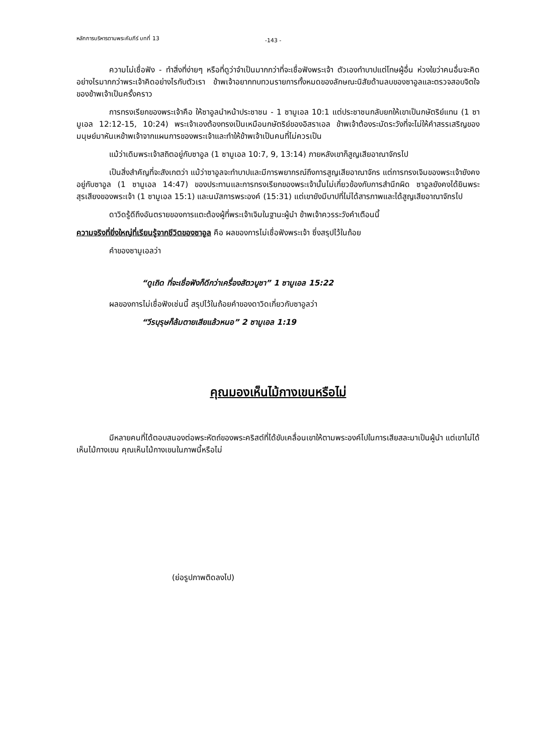หลักการบริหารตามพระคัมภีร์ บทที่ 13 -143 -
ความไม่เชื่อฟัง - ทำสิ่งที่ง่ายๆ หรือที่ดูว่าจำเป็นมากกว่าที่จะเชื่อฟังพระเจ้า ตัวเองทำบาปแต่โทษผู้อื่น ห่วงใยว่าคนอื่นจะคิดอย่างไรมากกว่าพระเจ้าคิดอย่างไรกับตัวเรา ข้าพเจ้าอยากทบทวนรายการทั้งหมดของลักษณะนิสัยด้านลบของซาอูลและตรวจสอบจิตใจของข้าพเจ้าเป็นครั้งคราว
การทรงเรียกของพระเจ้าคือ ให้ซาอูลนำหน้าประชาชน - 1 ซามูเอล 10:1 แต่ประชาชนกลับยกให้เขาเป็นกษัตริย์แทน (1 ซามูเอล 12:12-15, 10:24) พระเจ้าเองต้องทรงเป็นเหมือนกษัตริย์ของอิสราเอล ข้าพเจ้าต้องระมัดระวังที่จะไม่ให้คำสรรเสริญของมนุษย์มาหันเหข้าพเจ้าจากแผนการของพระเจ้าและทำให้ข้าพเจ้าเป็นคนที่ไม่ควรเป็น
แม้ว่าเดิมพระเจ้าสถิตอยู่กับซาอูล (1 ซามูเอล 10:7, 9, 13:14) ภายหลังเขาก็สูญเสียอาณาจักรไป
เป็นสิ่งสำคัญที่จะสังเกตว่า แม้ว่าซาอูลจะทำบาปและมีการพยากรณ์ถึงการสูญเสียอาณาจักร แต่การทรงเจิมของพระเจ้ายังคงอยู่กับซาอูล (1 ซามูเอล 14:47) ของประทานและการทรงเรียกของพระเจ้านั้นไม่เกี่ยวข้องกับการสำนึกผิด ซาอูลยังคงได้ยินพระสุรเสียงของพระเจ้า (1 ซามูเอล 15:1) และนมัสการพระองค์ (15:31) แต่เขายังมีบาปที่ไม่ได้สารภาพและได้สูญเสียอาณาจักรไป
ดาวิดรู้ดีถึงอันตรายของการแตะต้องผู้ที่พระเจ้าเจิมในฐานะผู้นำ ข้าพเจ้าควรระวังคำเตือนนี้
ความจริงที่ยิ่งใหญ่ที่เรียนรู้จากชีวิตของซาอูล คือ ผลของการไม่เชื่อฟังพระเจ้า ซึ่งสรุปไว้ในถ้อย
คำของซามูเอลว่า
“ดูเถิด ที่จะเชื่อฟังก็ดีกว่าเครื่องสัตวบูชา” 1 ซามูเอล 15:22
ผลของการไม่เชื่อฟังเช่นนี้ สรุปไว้ในถ้อยคำของดาวิดเกี่ยวกับซาอูลว่า
“วีรบุรุษก็ล้มตายเสียแล้วหนอ” 2 ซามูเอล 1:19
คุณมองเห็นไม้กางเขนหรือไม่
มีหลายคนที่ได้ตอบสนองต่อพระหัตถ์ของพระคริสต์ที่ได้ขับเคลื่อนเขาให้ตามพระองค์ไปในการเสียสละมาเป็นผู้นำ แต่เขาไม่ได้เห็นไม้กางเขน คุณเห็นไม้กางเขนในภาพนี้หรือไม่
(ย่อรูปภาพติดลงไป)